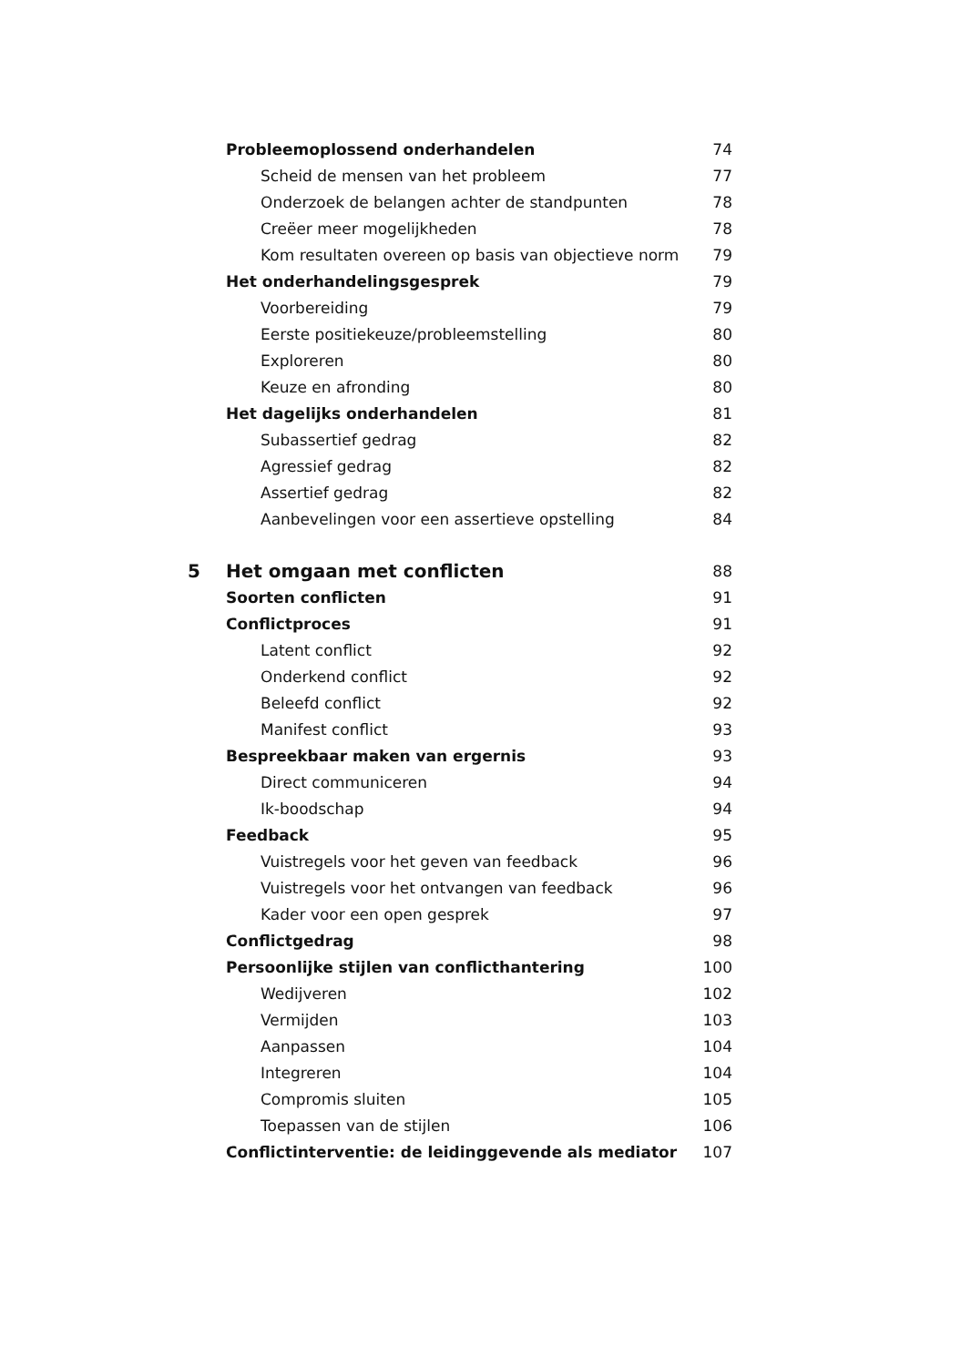Probleemoplossend onderhandelen 74
Scheid de mensen van het probleem 77
Onderzoek de belangen achter de standpunten 78
Creëer meer mogelijkheden 78
Kom resultaten overeen op basis van objectieve norm 79
Het onderhandelingsgesprek 79
Voorbereiding 79
Eerste positiekeuze/probleemstelling 80
Exploreren 80
Keuze en afronding 80
Het dagelijks onderhandelen 81
Subassertief gedrag 82
Agressief gedrag 82
Assertief gedrag 82
Aanbevelingen voor een assertieve opstelling 84
5 Het omgaan met conflicten 88
Soorten conflicten 91
Conflictproces 91
Latent conflict 92
Onderkend conflict 92
Beleefd conflict 92
Manifest conflict 93
Bespreekbaar maken van ergernis 93
Direct communiceren 94
Ik-boodschap 94
Feedback 95
Vuistregels voor het geven van feedback 96
Vuistregels voor het ontvangen van feedback 96
Kader voor een open gesprek 97
Conflictgedrag 98
Persoonlijke stijlen van conflicthantering 100
Wedijveren 102
Vermijden 103
Aanpassen 104
Integreren 104
Compromis sluiten 105
Toepassen van de stijlen 106
Conflictinterventie: de leidinggevende als mediator 107